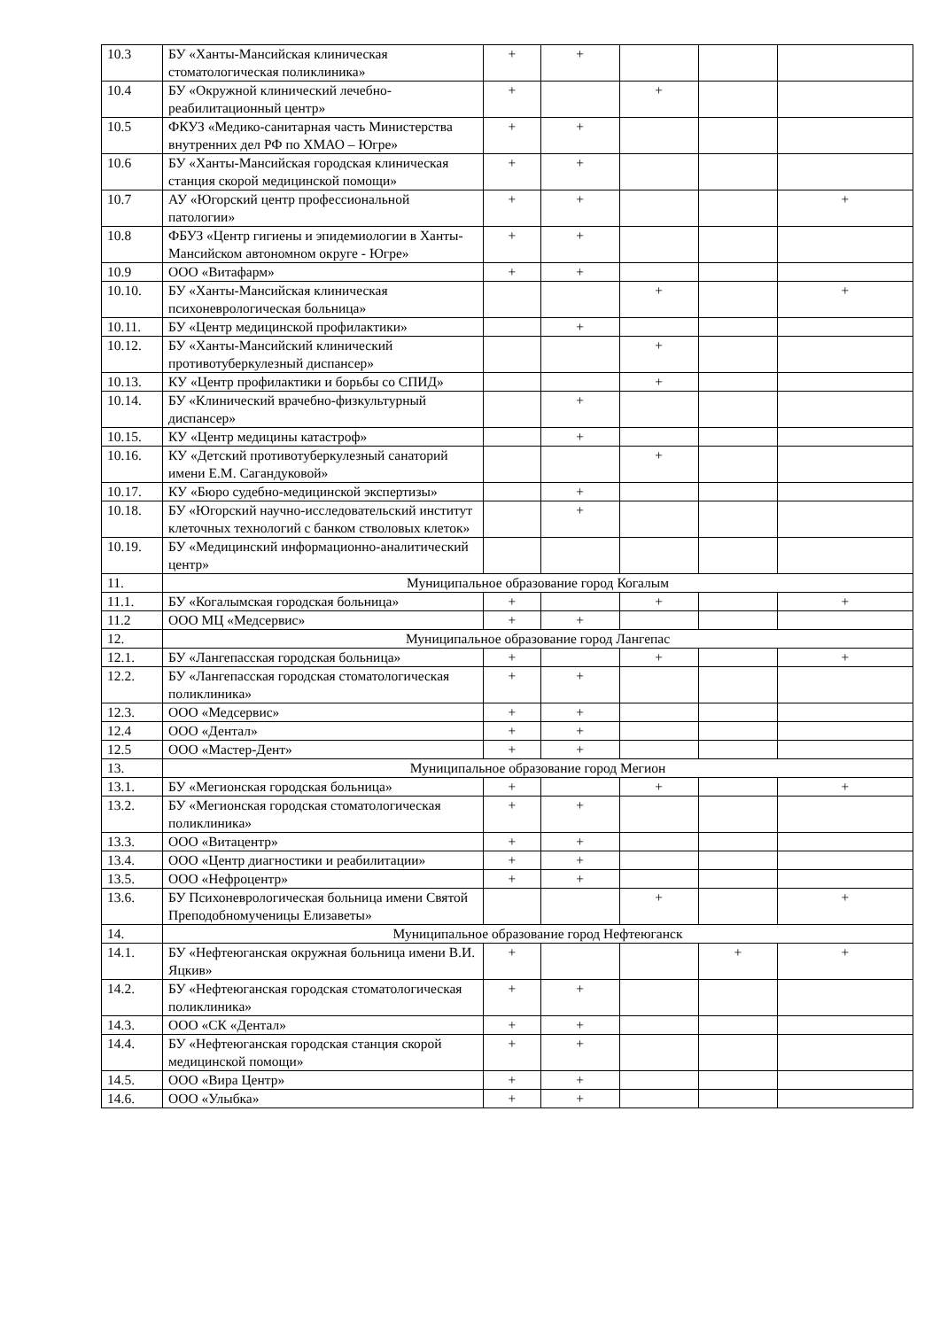| 10.3 | БУ «Ханты-Мансийская клиническая стоматологическая поликлиника» | + | + | | | |
| 10.4 | БУ «Окружной клинический лечебно-реабилитационный центр» | + | | + | | |
| 10.5 | ФКУЗ «Медико-санитарная часть Министерства внутренних дел РФ по ХМАО – Югре» | + | + | | | |
| 10.6 | БУ «Ханты-Мансийская городская клиническая станция скорой медицинской помощи» | + | + | | | |
| 10.7 | АУ «Югорский центр профессиональной патологии» | + | + | | | + |
| 10.8 | ФБУЗ «Центр гигиены и эпидемиологии в Ханты-Мансийском автономном округе - Югре» | + | + | | | |
| 10.9 | ООО «Витафарм» | + | + | | | |
| 10.10. | БУ «Ханты-Мансийская клиническая психоневрологическая больница» | | | + | | + |
| 10.11. | БУ «Центр медицинской профилактики» | | + | | | |
| 10.12. | БУ «Ханты-Мансийский клинический противотуберкулезный диспансер» | | | + | | |
| 10.13. | КУ «Центр профилактики и борьбы со СПИД» | | | + | | |
| 10.14. | БУ «Клинический врачебно-физкультурный диспансер» | | + | | | |
| 10.15. | КУ «Центр медицины катастроф» | | + | | | |
| 10.16. | КУ «Детский противотуберкулезный санаторий имени Е.М. Сагандуковой» | | | + | | |
| 10.17. | КУ «Бюро судебно-медицинской экспертизы» | | + | | | |
| 10.18. | БУ «Югорский научно-исследовательский институт клеточных технологий с банком стволовых клеток» | | + | | | |
| 10.19. | БУ «Медицинский информационно-аналитический центр» | | | | | |
| 11. | Муниципальное образование город Когалым | | | | | |
| 11.1. | БУ «Когалымская городская больница» | + | | + | | + |
| 11.2 | ООО МЦ «Медсервис» | + | + | | | |
| 12. | Муниципальное образование город Лангепас | | | | | |
| 12.1. | БУ «Лангепасская городская больница» | + | | + | | + |
| 12.2. | БУ «Лангепасская городская стоматологическая поликлиника» | + | + | | | |
| 12.3. | ООО «Медсервис» | + | + | | | |
| 12.4 | ООО «Дентал» | + | + | | | |
| 12.5 | ООО «Мастер-Дент» | + | + | | | |
| 13. | Муниципальное образование город Мегион | | | | | |
| 13.1. | БУ «Мегионская городская больница» | + | | + | | + |
| 13.2. | БУ «Мегионская городская стоматологическая поликлиника» | + | + | | | |
| 13.3. | ООО «Витацентр» | + | + | | | |
| 13.4. | ООО «Центр диагностики и реабилитации» | + | + | | | |
| 13.5. | ООО «Нефроцентр» | + | + | | | |
| 13.6. | БУ Психоневрологическая больница имени Святой Преподобномученицы Елизаветы» | | | + | | + |
| 14. | Муниципальное образование город Нефтеюганск | | | | | |
| 14.1. | БУ «Нефтеюганская окружная больница имени В.И. Яцкив» | + | | | + | + |
| 14.2. | БУ «Нефтеюганская городская стоматологическая поликлиника» | + | + | | | |
| 14.3. | ООО «СК «Дентал» | + | + | | | |
| 14.4. | БУ «Нефтеюганская городская станция скорой медицинской помощи» | + | + | | | |
| 14.5. | ООО «Вира Центр» | + | + | | | |
| 14.6. | ООО «Улыбка» | + | + | | | |